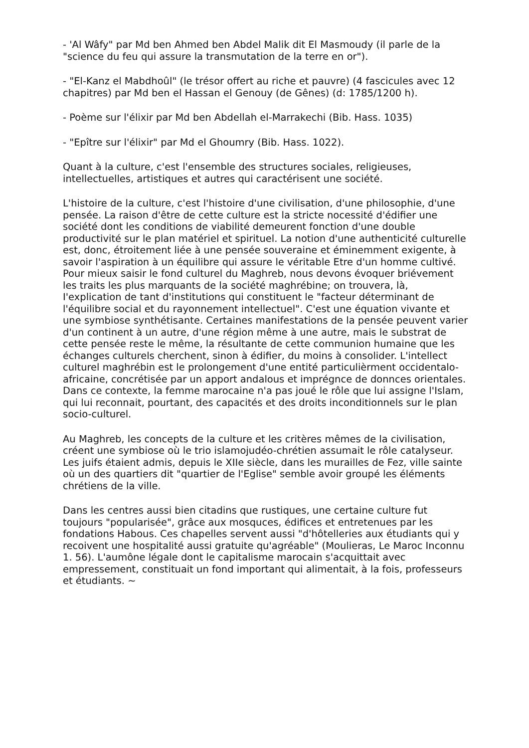- 'Al Wâfy" par Md ben Ahmed ben Abdel Malik dit El Masmoudy (il parle de la "science du feu qui assure la transmutation de la terre en or").
- "El-Kanz el Mabdhoûl" (le trésor offert au riche et pauvre) (4 fascicules avec 12 chapitres) par Md ben el Hassan el Genouy (de Gênes) (d: 1785/1200 h).
- Poème sur l'élixir par Md ben Abdellah el-Marrakechi (Bib. Hass. 1035)
- "Epître sur l'élixir" par Md el Ghoumry (Bib. Hass. 1022).
Quant à la culture, c'est l'ensemble des structures sociales, religieuses, intellectuelles, artistiques et autres qui caractérisent une société.
L'histoire de la culture, c'est l'histoire d'une civilisation, d'une philosophie, d'une pensée. La raison d'être de cette culture est la stricte nocessité d'édifier une société dont les conditions de viabilité demeurent fonction d'une double productivité sur le plan matériel et spirituel. La notion d'une authenticité culturelle est, donc, étroitement liée à une pensée souveraine et éminemment exigente, à savoir l'aspiration à un équilibre qui assure le véritable Etre d'un homme cultivé. Pour mieux saisir le fond culturel du Maghreb, nous devons évoquer briévement les traits les plus marquants de la société maghrébine; on trouvera, là, I'explication de tant d'institutions qui constituent le "facteur déterminant de l'équilibre social et du rayonnement intellectuel". C'est une équation vivante et une symbiose synthétisante. Certaines manifestations de la pensée peuvent varier d'un continent à un autre, d'une région même à une autre, mais le substrat de cette pensée reste le même, la résultante de cette communion humaine que les échanges culturels cherchent, sinon à édifier, du moins à consolider. L'intellect culturel maghrébin est le prolongement d'une entité particulièrment occidentalo-africaine, concrétisée par un apport andalous et imprégnce de donnces orientales. Dans ce contexte, la femme marocaine n'a pas joué le rôle que lui assigne l'Islam, qui lui reconnait, pourtant, des capacités et des droits inconditionnels sur le plan socio-culturel.
Au Maghreb, les concepts de la culture et les critères mêmes de la civilisation, créent une symbiose où le trio islamojudéo-chrétien assumait le rôle catalyseur. Les juifs étaient admis, depuis le XIIe siècle, dans les murailles de Fez, ville sainte où un des quartiers dit "quartier de l'Eglise" semble avoir groupé les éléments chrétiens de la ville.
Dans les centres aussi bien citadins que rustiques, une certaine culture fut toujours "popularisée", grâce aux mosquces, édifices et entretenues par les fondations Habous. Ces chapelles servent aussi "d'hôtelleries aux étudiants qui y recoivent une hospitalité aussi gratuite qu'agréable" (Moulieras, Le Maroc Inconnu 1. 56). L'aumône légale dont le capitalisme marocain s'acquittait avec empressement, constituait un fond important qui alimentait, à la fois, professeurs et étudiants. ~